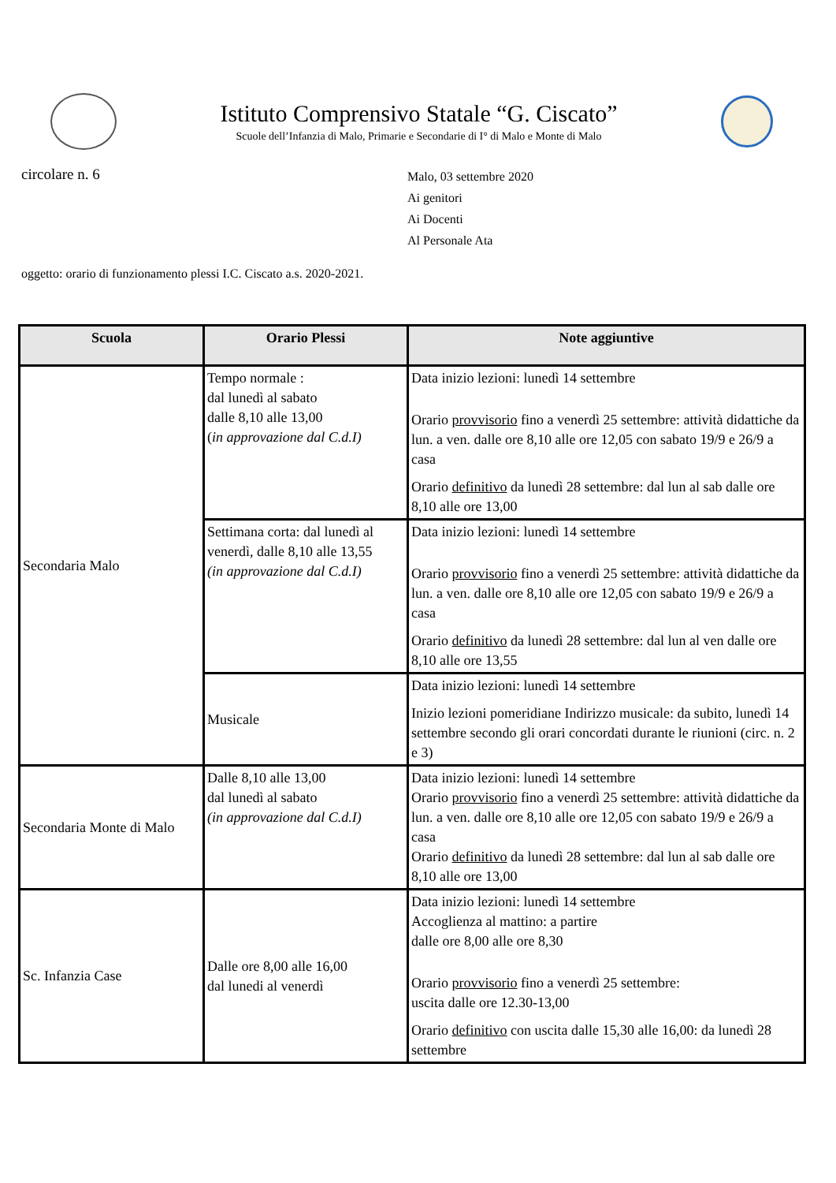Istituto Comprensivo Statale “G. Ciscato”
Scuole dell’Infanzia di Malo, Primarie e Secondarie di I° di Malo e Monte di Malo
circolare n. 6
Malo, 03 settembre 2020
Ai genitori
Ai Docenti
Al Personale Ata
oggetto: orario di funzionamento plessi I.C. Ciscato a.s. 2020-2021.
| Scuola | Orario Plessi | Note aggiuntive |
| --- | --- | --- |
| Secondaria Malo | Tempo normale : dal lunedì al sabato dalle 8,10 alle 13,00 ( in approvazione dal C.d.I) | Data inizio lezioni: lunedì 14 settembre Orario provvisorio fino a venerdì 25 settembre: attività didattiche da lun. a ven. dalle ore 8,10 alle ore 12,05 con sabato 19/9 e 26/9 a casa Orario definitivo da lunedì 28 settembre: dal lun al sab dalle ore 8,10 alle ore 13,00 |
| | Settimana corta: dal lunedì al venerdì, dalle 8,10 alle 13,55 (in approvazione dal C.d.I) | Data inizio lezioni: lunedì 14 settembre Orario provvisorio fino a venerdì 25 settembre: attività didattiche da lun. a ven. dalle ore 8,10 alle ore 12,05 con sabato 19/9 e 26/9 a casa Orario definitivo da lunedì 28 settembre: dal lun al ven dalle ore 8,10 alle ore 13,55 |
| | Musicale | Data inizio lezioni: lunedì 14 settembre Inizio lezioni pomeridiane Indirizzo musicale: da subito, lunedì 14 settembre secondo gli orari concordati durante le riunioni (circ. n. 2 e 3) |
| Secondaria Monte di Malo | Dalle 8,10 alle 13,00 dal lunedì al sabato (in approvazione dal C.d.I) | Data inizio lezioni: lunedì 14 settembre Orario provvisorio fino a venerdì 25 settembre: attività didattiche da lun. a ven. dalle ore 8,10 alle ore 12,05 con sabato 19/9 e 26/9 a casa Orario definitivo da lunedì 28 settembre: dal lun al sab dalle ore 8,10 alle ore 13,00 |
| Sc. Infanzia Case | Dalle ore 8,00 alle 16,00 dal lunedi al venerdì | Data inizio lezioni: lunedì 14 settembre Accoglienza al mattino: a partire dalle ore 8,00 alle ore 8,30 Orario provvisorio fino a venerdì 25 settembre: uscita dalle ore 12.30-13,00 Orario definitivo con uscita dalle 15,30 alle 16,00: da lunedì 28 settembre |